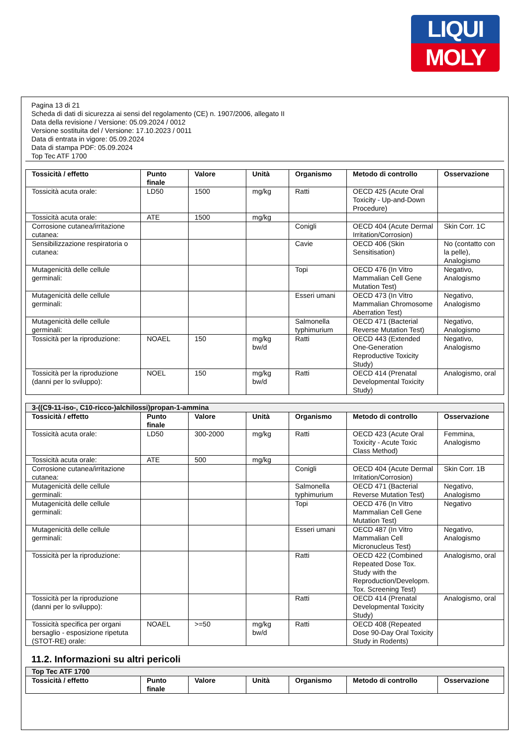LIQUI
MOLY
Pagina 13 di 21
Scheda di dati di sicurezza ai sensi del regolamento (CE) n. 1907/2006, allegato II
Data della revisione / Versione: 05.09.2024 / 0012
Versione sostituita del / Versione: 17.10.2023 / 0011
Data di entrata in vigore: 05.09.2024
Data di stampa PDF: 05.09.2024
Top Tec ATF 1700
| Tossicità / effetto | Punto finale | Valore | Unità | Organismo | Metodo di controllo | Osservazione |
| --- | --- | --- | --- | --- | --- | --- |
| Tossicità acuta orale: | LD50 | 1500 | mg/kg | Ratti | OECD 425 (Acute Oral Toxicity - Up-and-Down Procedure) | |
| Tossicità acuta orale: | ATE | 1500 | mg/kg | | | |
| Corrosione cutanea/irritazione cutanea: | | | | Conigli | OECD 404 (Acute Dermal Irritation/Corrosion) | Skin Corr. 1C |
| Sensibilizzazione respiratoria o cutanea: | | | | Cavie | OECD 406 (Skin Sensitisation) | No (contatto con la pelle), Analogismo |
| Mutagenicità delle cellule germinali: | | | | Topi | OECD 476 (In Vitro Mammalian Cell Gene Mutation Test) | Negativo, Analogismo |
| Mutagenicità delle cellule germinali: | | | | Esseri umani | OECD 473 (In Vitro Mammalian Chromosome Aberration Test) | Negativo, Analogismo |
| Mutagenicità delle cellule germinali: | | | | Salmonella typhimurium | OECD 471 (Bacterial Reverse Mutation Test) | Negativo, Analogismo |
| Tossicità per la riproduzione: | NOAEL | 150 | mg/kg bw/d | Ratti | OECD 443 (Extended One-Generation Reproductive Toxicity Study) | Negativo, Analogismo |
| Tossicità per la riproduzione (danni per lo sviluppo): | NOEL | 150 | mg/kg bw/d | Ratti | OECD 414 (Prenatal Developmental Toxicity Study) | Analogismo, oral |
| 3-((C9-11-iso-, C10-ricco-)alchilossi)propan-1-ammina | | | | | | |
| Tossicità / effetto | Punto finale | Valore | Unità | Organismo | Metodo di controllo | Osservazione |
| Tossicità acuta orale: | LD50 | 300-2000 | mg/kg | Ratti | OECD 423 (Acute Oral Toxicity - Acute Toxic Class Method) | Femmina, Analogismo |
| Tossicità acuta orale: | ATE | 500 | mg/kg | | | |
| Corrosione cutanea/irritazione cutanea: | | | | Conigli | OECD 404 (Acute Dermal Irritation/Corrosion) | Skin Corr. 1B |
| Mutagenicità delle cellule germinali: | | | | Salmonella typhimurium | OECD 471 (Bacterial Reverse Mutation Test) | Negativo, Analogismo |
| Mutagenicità delle cellule germinali: | | | | Topi | OECD 476 (In Vitro Mammalian Cell Gene Mutation Test) | Negativo |
| Mutagenicità delle cellule germinali: | | | | Esseri umani | OECD 487 (In Vitro Mammalian Cell Micronucleus Test) | Negativo, Analogismo |
| Tossicità per la riproduzione: | | | | Ratti | OECD 422 (Combined Repeated Dose Tox. Study with the Reproduction/Developm. Tox. Screening Test) | Analogismo, oral |
| Tossicità per la riproduzione (danni per lo sviluppo): | | | | Ratti | OECD 414 (Prenatal Developmental Toxicity Study) | Analogismo, oral |
| Tossicità specifica per organi bersaglio - esposizione ripetuta (STOT-RE) orale: | NOAEL | >=50 | mg/kg bw/d | Ratti | OECD 408 (Repeated Dose 90-Day Oral Toxicity Study in Rodents) | |
11.2. Informazioni su altri pericoli
| Top Tec ATF 1700 | | | | | | |
| Tossicità / effetto | Punto finale | Valore | Unità | Organismo | Metodo di controllo | Osservazione |